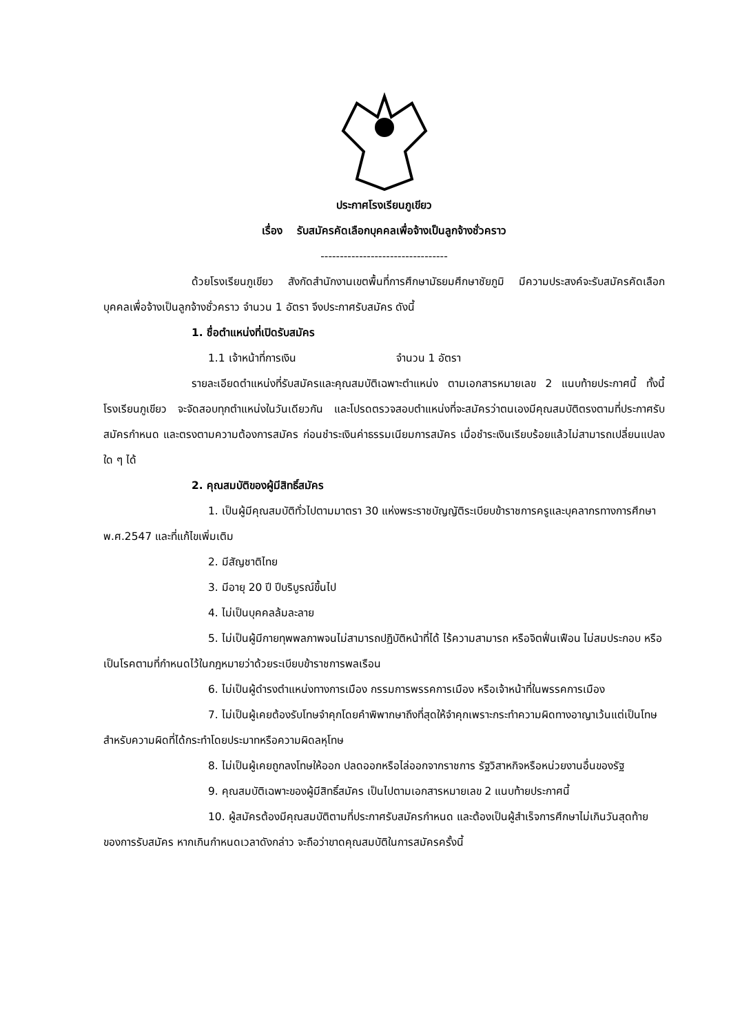ประกาศโรงเรียนภูเขียว
เรื่อง รับสมัครคัดเลือกบุคคลเพื่อจ้างเป็นลูกจ้างชั่วคราว
---------------------------------
ด้วยโรงเรียนภูเขียว สังกัดสำนักงานเขตพื้นที่การศึกษามัธยมศึกษาชัยภูมิ มีความประสงค์จะรับสมัครคัดเลือกบุคคลเพื่อจ้างเป็นลูกจ้างชั่วคราว จำนวน 1 อัตรา จึงประกาศรับสมัคร ดังนี้
1. ชื่อตำแหน่งที่เปิดรับสมัคร
1.1 เจ้าหน้าที่การเงิน จำนวน 1 อัตรา
รายละเอียดตำแหน่งที่รับสมัครและคุณสมบัติเฉพาะตำแหน่ง ตามเอกสารหมายเลข 2 แนบท้ายประกาศนี้ ทั้งนี้ โรงเรียนภูเขียว จะจัดสอบทุกตำแหน่งในวันเดียวกัน และโปรดตรวจสอบตำแหน่งที่จะสมัครว่าตนเองมีคุณสมบัติตรงตามที่ประกาศรับสมัครกำหนด และตรงตามความต้องการสมัคร ก่อนชำระเงินค่าธรรมเนียมการสมัคร เมื่อชำระเงินเรียบร้อยแล้วไม่สามารถเปลี่ยนแปลงใด ๆ ได้
2. คุณสมบัติของผู้มีสิทธิ์สมัคร
1. เป็นผู้มีคุณสมบัติทั่วไปตามมาตรา 30 แห่งพระราชบัญญัติระเบียบข้าราชการครูและบุคลากรทางการศึกษา พ.ศ.2547 และที่แก้ไขเพิ่มเติม
2. มีสัญชาติไทย
3. มีอายุ 20 ปี ปีบริบูรณ์ขึ้นไป
4. ไม่เป็นบุคคลล้มละลาย
5. ไม่เป็นผู้มีกายทุพพลภาพจนไม่สามารถปฏิบัติหน้าที่ได้ ไร้ความสามารถ หรือจิตฟั่นเฟือน ไม่สมประกอบ หรือเป็นโรคตามที่กำหนดไว้ในกฎหมายว่าด้วยระเบียบข้าราชการพลเรือน
6. ไม่เป็นผู้ดำรงตำแหน่งทางการเมือง กรรมการพรรคการเมือง หรือเจ้าหน้าที่ในพรรคการเมือง
7. ไม่เป็นผู้เคยต้องรับโทษจำคุกโดยคำพิพากษาถึงที่สุดให้จำคุกเพราะกระทำความผิดทางอาญาเว้นแต่เป็นโทษสำหรับความผิดที่ได้กระทำโดยประมาทหรือความผิดลหุโทษ
8. ไม่เป็นผู้เคยถูกลงโทษให้ออก ปลดออกหรือไล่ออกจากราชการ รัฐวิสาหกิจหรือหน่วยงานอื่นของรัฐ
9. คุณสมบัติเฉพาะของผู้มีสิทธิ์สมัคร เป็นไปตามเอกสารหมายเลข 2 แนบท้ายประกาศนี้
10. ผู้สมัครต้องมีคุณสมบัติตามที่ประกาศรับสมัครกำหนด และต้องเป็นผู้สำเร็จการศึกษาไม่เกินวันสุดท้ายของการรับสมัคร หากเกินกำหนดเวลาดังกล่าว จะถือว่าขาดคุณสมบัติในการสมัครครั้งนี้